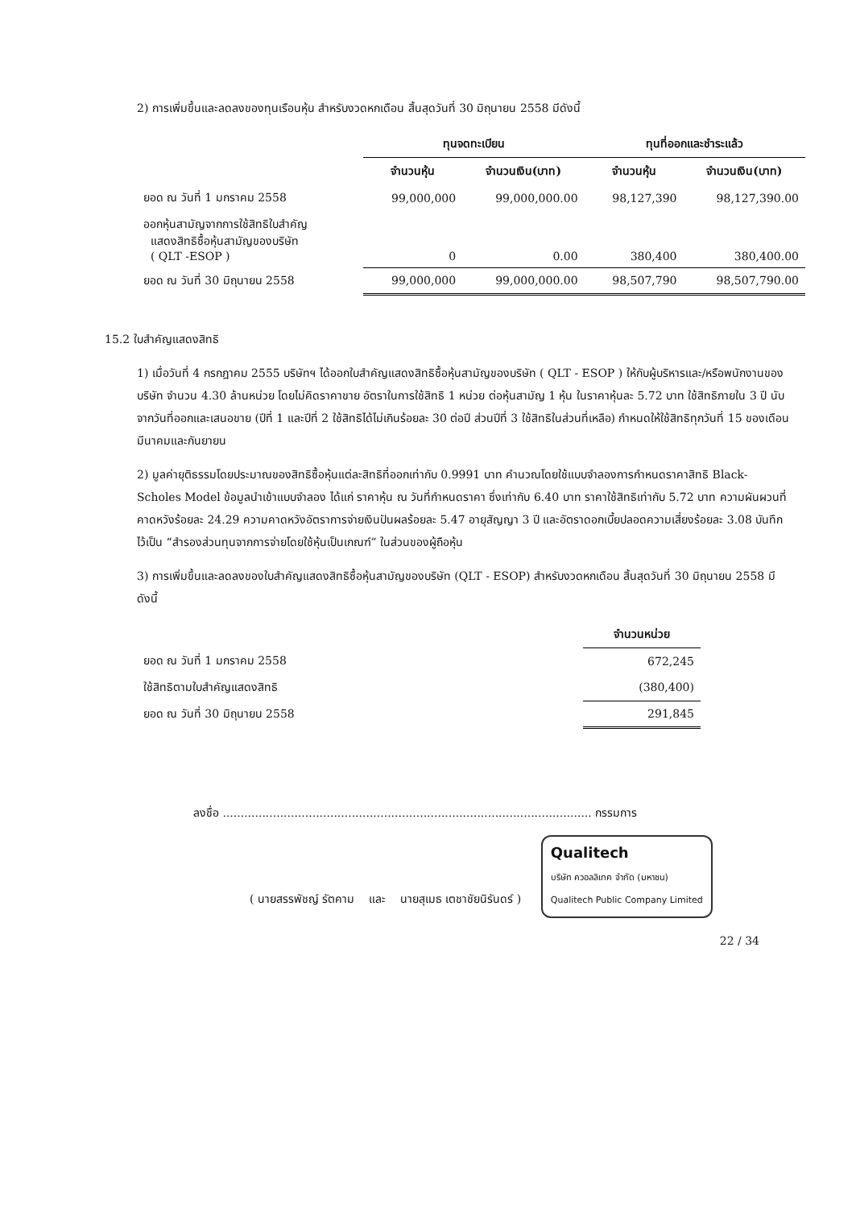2) การเพิ่มขึ้นและลดลงของทุนเรือนหุ้น สำหรับงวดหกเดือน สิ้นสุดวันที่ 30 มิถุนายน 2558 มีดังนี้
| | ทุนจดทะเบียน | | ทุนที่ออกและชำระแล้ว | |
| --- | --- | --- | --- | --- |
| | จำนวนหุ้น | จำนวนเงิน(บาท) | จำนวนหุ้น | จำนวนเงิน(บาท) |
| ยอด ณ วันที่ 1 มกราคม 2558 | 99,000,000 | 99,000,000.00 | 98,127,390 | 98,127,390.00 |
| ออกหุ้นสามัญจากการใช้สิทธิใบสำคัญ แสดงสิทธิซื้อหุ้นสามัญของบริษัท ( QLT -ESOP ) | 0 | 0.00 | 380,400 | 380,400.00 |
| ยอด ณ วันที่ 30 มิถุนายน 2558 | 99,000,000 | 99,000,000.00 | 98,507,790 | 98,507,790.00 |
15.2 ใบสำคัญแสดงสิทธิ
1) เมื่อวันที่ 4 กรกฎาคม 2555 บริษัทฯ ได้ออกใบสำคัญแสดงสิทธิซื้อหุ้นสามัญของบริษัท ( QLT - ESOP ) ให้กับผู้บริหารและ/หรือพนักงานของบริษัท จำนวน 4.30 ล้านหน่วย โดยไม่คิดราคาขาย อัตราในการใช้สิทธิ 1 หน่วย ต่อหุ้นสามัญ 1 หุ้น ในราคาหุ้นละ 5.72 บาท ใช้สิทธิภายใน 3 ปี นับจากวันที่ออกและเสนอขาย (ปีที่ 1 และปีที่ 2 ใช้สิทธิได้ไม่เกินร้อยละ 30 ต่อปี ส่วนปีที่ 3 ใช้สิทธิในส่วนที่เหลือ) กำหนดให้ใช้สิทธิทุกวันที่ 15 ของเดือนมีนาคมและกันยายน
2) มูลค่ายุติธรรมโดยประมาณของสิทธิซื้อหุ้นแต่ละสิทธิที่ออกเท่ากับ 0.9991 บาท คำนวณโดยใช้แบบจำลองการกำหนดราคาสิทธิ Black-Scholes Model ข้อมูลนำเข้าแบบจำลอง ได้แก่ ราคาหุ้น ณ วันที่กำหนดราคา ซึ่งเท่ากับ 6.40 บาท ราคาใช้สิทธิเท่ากับ 5.72 บาท ความผันผวนที่คาดหวังร้อยละ 24.29 ความคาดหวังอัตราการจ่ายเงินปันผลร้อยละ 5.47 อายุสัญญา 3 ปี และอัตราดอกเบี้ยปลอดความเสี่ยงร้อยละ 3.08 บันทึกไว้เป็น “สำรองส่วนทุนจากการจ่ายโดยใช้หุ้นเป็นเกณฑ์” ในส่วนของผู้ถือหุ้น
3) การเพิ่มขึ้นและลดลงของใบสำคัญแสดงสิทธิซื้อหุ้นสามัญของบริษัท (QLT - ESOP) สำหรับงวดหกเดือน สิ้นสุดวันที่ 30 มิถุนายน 2558 มีดังนี้
| | จำนวนหน่วย |
| --- | --- |
| ยอด ณ วันที่ 1 มกราคม 2558 | 672,245 |
| ใช้สิทธิตามใบสำคัญแสดงสิทธิ | (380,400) |
| ยอด ณ วันที่ 30 มิถุนายน 2558 | 291,845 |
ลงชื่อ ....................................................................................................... กรรมการ
( นายสรรพัชญ์ รัตคาม และ นายสุเมธ เตชาชัยนิรันดร์ ) Qualitech
บริษัท ควอลลิเทค จำกัด (มหาชน)
Qualitech Public Company Limited
22 / 34